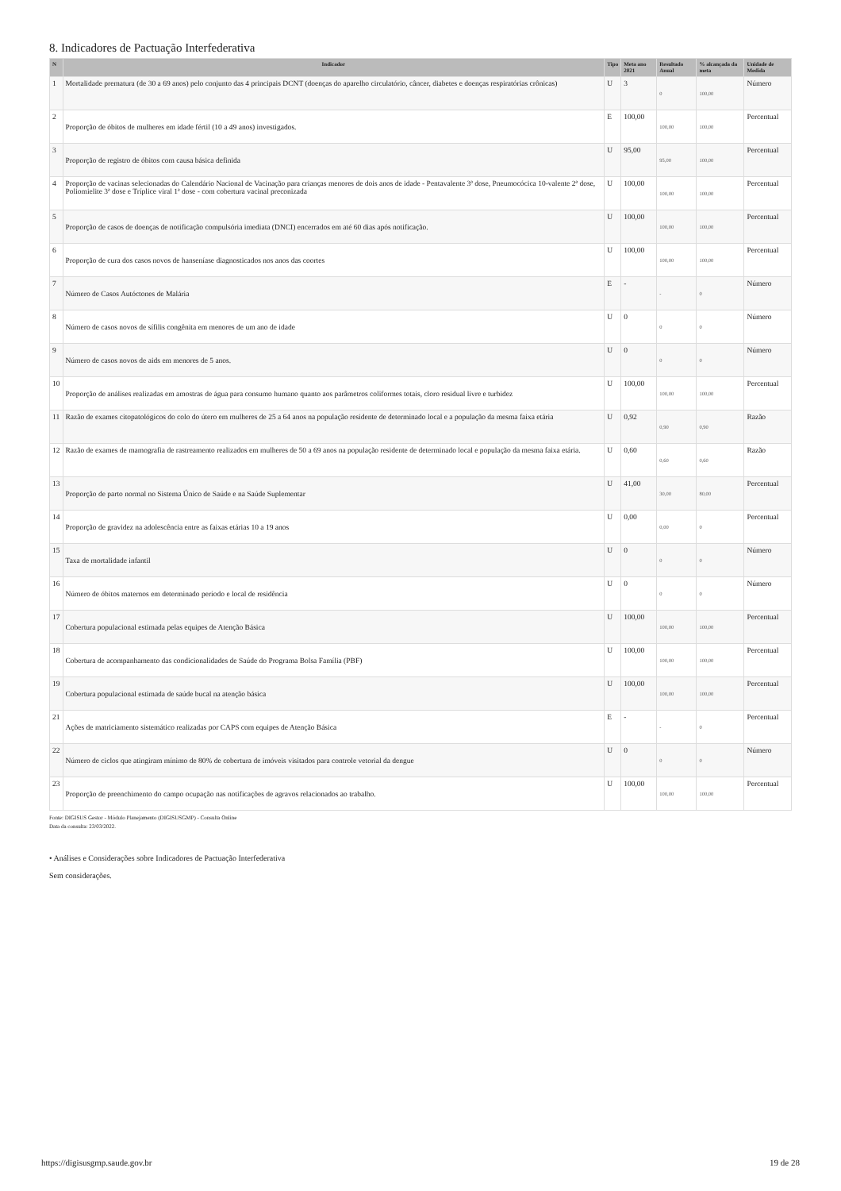8. Indicadores de Pactuação Interfederativa
| N | Indicador | Tipo | Meta ano 2021 | Resultado Anual | % alcançada da meta | Unidade de Medida |
| --- | --- | --- | --- | --- | --- | --- |
| 1 | Mortalidade prematura (de 30 a 69 anos) pelo conjunto das 4 principais DCNT (doenças do aparelho circulatório, câncer, diabetes e doenças respiratórias crônicas) | U | 3 | 0 | 100,00 | Número |
| 2 | Proporção de óbitos de mulheres em idade fértil (10 a 49 anos) investigados. | E | 100,00 | 100,00 | 100,00 | Percentual |
| 3 | Proporção de registro de óbitos com causa básica definida | U | 95,00 | 95,00 | 100,00 | Percentual |
| 4 | Proporção de vacinas selecionadas do Calendário Nacional de Vacinação para crianças menores de dois anos de idade - Pentavalente 3ª dose, Pneumocócica 10-valente 2ª dose, Poliomielite 3ª dose e Tríplice viral 1ª dose - com cobertura vacinal preconizada | U | 100,00 | 100,00 | 100,00 | Percentual |
| 5 | Proporção de casos de doenças de notificação compulsória imediata (DNCI) encerrados em até 60 dias após notificação. | U | 100,00 | 100,00 | 100,00 | Percentual |
| 6 | Proporção de cura dos casos novos de hanseníase diagnosticados nos anos das coortes | U | 100,00 | 100,00 | 100,00 | Percentual |
| 7 | Número de Casos Autóctones de Malária | E | - | - | 0 | Número |
| 8 | Número de casos novos de sífilis congênita em menores de um ano de idade | U | 0 | 0 | 0 | Número |
| 9 | Número de casos novos de aids em menores de 5 anos. | U | 0 | 0 | 0 | Número |
| 10 | Proporção de análises realizadas em amostras de água para consumo humano quanto aos parâmetros coliformes totais, cloro residual livre e turbidez | U | 100,00 | 100,00 | 100,00 | Percentual |
| 11 | Razão de exames citopatológicos do colo do útero em mulheres de 25 a 64 anos na população residente de determinado local e a população da mesma faixa etária | U | 0,92 | 0,90 | 0,90 | Razão |
| 12 | Razão de exames de mamografia de rastreamento realizados em mulheres de 50 a 69 anos na população residente de determinado local e população da mesma faixa etária. | U | 0,60 | 0,60 | 0,60 | Razão |
| 13 | Proporção de parto normal no Sistema Único de Saúde e na Saúde Suplementar | U | 41,00 | 30,00 | 80,00 | Percentual |
| 14 | Proporção de gravidez na adolescência entre as faixas etárias 10 a 19 anos | U | 0,00 | 0,00 | 0 | Percentual |
| 15 | Taxa de mortalidade infantil | U | 0 | 0 | 0 | Número |
| 16 | Número de óbitos maternos em determinado período e local de residência | U | 0 | 0 | 0 | Número |
| 17 | Cobertura populacional estimada pelas equipes de Atenção Básica | U | 100,00 | 100,00 | 100,00 | Percentual |
| 18 | Cobertura de acompanhamento das condicionalidades de Saúde do Programa Bolsa Família (PBF) | U | 100,00 | 100,00 | 100,00 | Percentual |
| 19 | Cobertura populacional estimada de saúde bucal na atenção básica | U | 100,00 | 100,00 | 100,00 | Percentual |
| 21 | Ações de matriciamento sistemático realizadas por CAPS com equipes de Atenção Básica | E | - | - | 0 | Percentual |
| 22 | Número de ciclos que atingiram mínimo de 80% de cobertura de imóveis visitados para controle vetorial da dengue | U | 0 | 0 | 0 | Número |
| 23 | Proporção de preenchimento do campo ocupação nas notificações de agravos relacionados ao trabalho. | U | 100,00 | 100,00 | 100,00 | Percentual |
Fonte: DIGISUS Gestor - Módulo Planejamento (DIGISUSGMP) - Consulta Online
Data da consulta: 23/03/2022.
• Análises e Considerações sobre Indicadores de Pactuação Interfederativa
Sem considerações.
https://digisusgmp.saude.gov.br 19 de 28